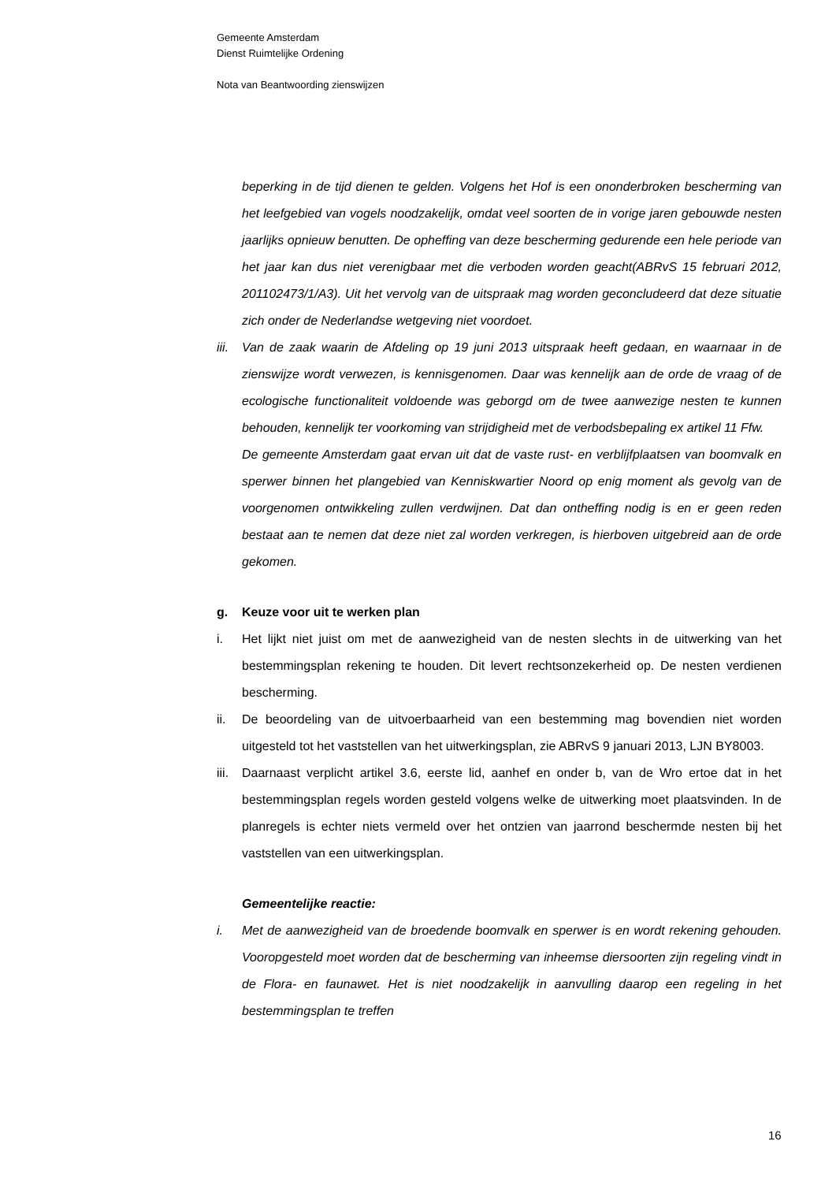Gemeente Amsterdam
Dienst Ruimtelijke Ordening
Nota van Beantwoording zienswijzen
beperking in de tijd dienen te gelden. Volgens het Hof is een ononderbroken bescherming van het leefgebied van vogels noodzakelijk, omdat veel soorten de in vorige jaren gebouwde nesten jaarlijks opnieuw benutten. De opheffing van deze bescherming gedurende een hele periode van het jaar kan dus niet verenigbaar met die verboden worden geacht(ABRvS 15 februari 2012, 201102473/1/A3). Uit het vervolg van de uitspraak mag worden geconcludeerd dat deze situatie zich onder de Nederlandse wetgeving niet voordoet.
iii. Van de zaak waarin de Afdeling op 19 juni 2013 uitspraak heeft gedaan, en waarnaar in de zienswijze wordt verwezen, is kennisgenomen. Daar was kennelijk aan de orde de vraag of de ecologische functionaliteit voldoende was geborgd om de twee aanwezige nesten te kunnen behouden, kennelijk ter voorkoming van strijdigheid met de verbodsbepaling ex artikel 11 Ffw.
De gemeente Amsterdam gaat ervan uit dat de vaste rust- en verblijfplaatsen van boomvalk en sperwer binnen het plangebied van Kenniskwartier Noord op enig moment als gevolg van de voorgenomen ontwikkeling zullen verdwijnen. Dat dan ontheffing nodig is en er geen reden bestaat aan te nemen dat deze niet zal worden verkregen, is hierboven uitgebreid aan de orde gekomen.
g. Keuze voor uit te werken plan
i. Het lijkt niet juist om met de aanwezigheid van de nesten slechts in de uitwerking van het bestemmingsplan rekening te houden. Dit levert rechtsonzekerheid op. De nesten verdienen bescherming.
ii. De beoordeling van de uitvoerbaarheid van een bestemming mag bovendien niet worden uitgesteld tot het vaststellen van het uitwerkingsplan, zie ABRvS 9 januari 2013, LJN BY8003.
iii. Daarnaast verplicht artikel 3.6, eerste lid, aanhef en onder b, van de Wro ertoe dat in het bestemmingsplan regels worden gesteld volgens welke de uitwerking moet plaatsvinden. In de planregels is echter niets vermeld over het ontzien van jaarrond beschermde nesten bij het vaststellen van een uitwerkingsplan.
Gemeentelijke reactie:
i. Met de aanwezigheid van de broedende boomvalk en sperwer is en wordt rekening gehouden. Vooropgesteld moet worden dat de bescherming van inheemse diersoorten zijn regeling vindt in de Flora- en faunawet. Het is niet noodzakelijk in aanvulling daarop een regeling in het bestemmingsplan te treffen
16